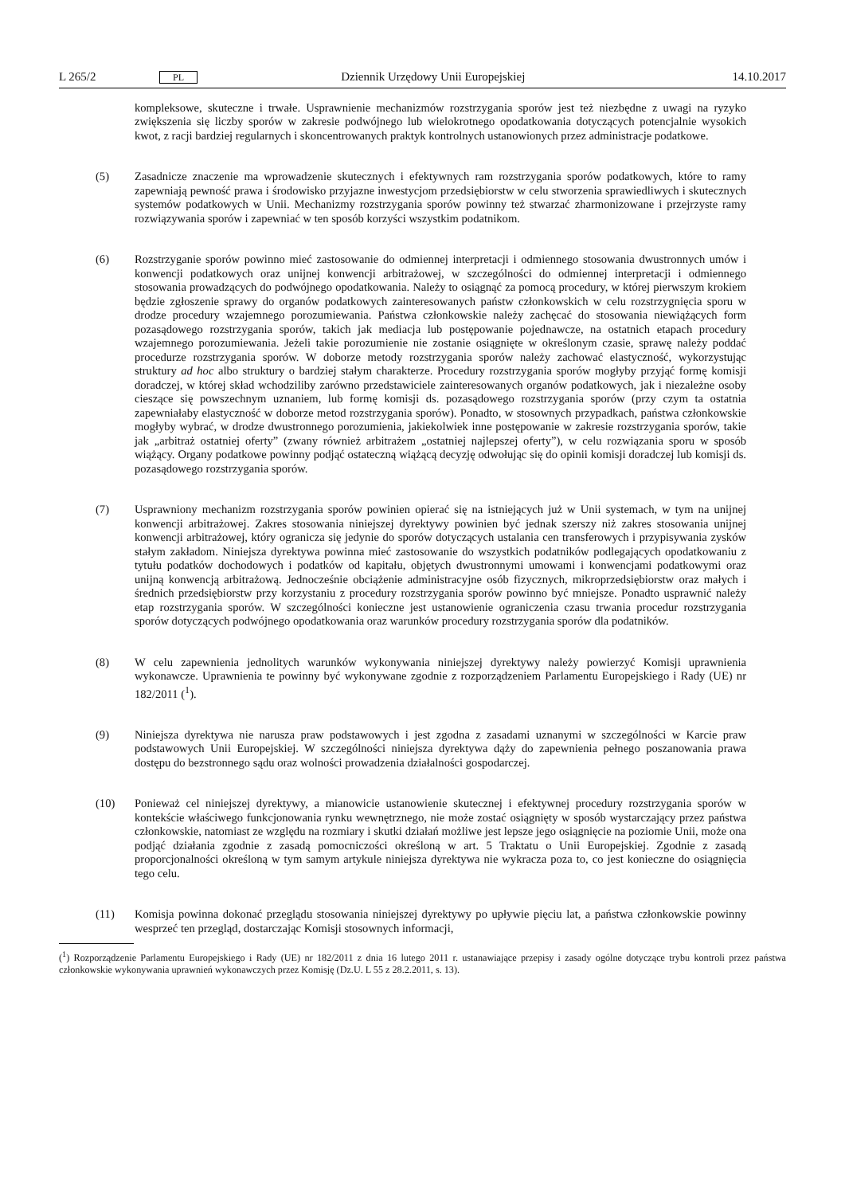L 265/2 PL Dziennik Urzędowy Unii Europejskiej 14.10.2017
kompleksowe, skuteczne i trwałe. Usprawnienie mechanizmów rozstrzygania sporów jest też niezbędne z uwagi na ryzyko zwiększenia się liczby sporów w zakresie podwójnego lub wielokrotnego opodatkowania dotyczących potencjalnie wysokich kwot, z racji bardziej regularnych i skoncentrowanych praktyk kontrolnych ustanowionych przez administracje podatkowe.
(5) Zasadnicze znaczenie ma wprowadzenie skutecznych i efektywnych ram rozstrzygania sporów podatkowych, które to ramy zapewniają pewność prawa i środowisko przyjazne inwestycjom przedsiębiorstw w celu stworzenia sprawiedliwych i skutecznych systemów podatkowych w Unii. Mechanizmy rozstrzygania sporów powinny też stwarzać zharmonizowane i przejrzyste ramy rozwiązywania sporów i zapewniać w ten sposób korzyści wszystkim podatnikom.
(6) Rozstrzyganie sporów powinno mieć zastosowanie do odmiennej interpretacji i odmiennego stosowania dwustronnych umów i konwencji podatkowych oraz unijnej konwencji arbitrażowej, w szczególności do odmiennej interpretacji i odmiennego stosowania prowadzących do podwójnego opodatkowania. Należy to osiągnąć za pomocą procedury, w której pierwszym krokiem będzie zgłoszenie sprawy do organów podatkowych zainteresowanych państw członkowskich w celu rozstrzygnięcia sporu w drodze procedury wzajemnego porozumiewania. Państwa członkowskie należy zachęcać do stosowania niewiążących form pozasądowego rozstrzygania sporów, takich jak mediacja lub postępowanie pojednawcze, na ostatnich etapach procedury wzajemnego porozumiewania. Jeżeli takie porozumienie nie zostanie osiągnięte w określonym czasie, sprawę należy poddać procedurze rozstrzygania sporów. W doborze metody rozstrzygania sporów należy zachować elastyczność, wykorzystując struktury ad hoc albo struktury o bardziej stałym charakterze. Procedury rozstrzygania sporów mogłyby przyjąć formę komisji doradczej, w której skład wchodziliby zarówno przedstawiciele zainteresowanych organów podatkowych, jak i niezależne osoby cieszące się powszechnym uznaniem, lub formę komisji ds. pozasądowego rozstrzygania sporów (przy czym ta ostatnia zapewniałaby elastyczność w doborze metod rozstrzygania sporów). Ponadto, w stosownych przypadkach, państwa członkowskie mogłyby wybrać, w drodze dwustronnego porozumienia, jakiekolwiek inne postępowanie w zakresie rozstrzygania sporów, takie jak „arbitraż ostatniej oferty” (zwany również arbitrażem „ostatniej najlepszej oferty”), w celu rozwiązania sporu w sposób wiążący. Organy podatkowe powinny podjąć ostateczną wiążącą decyzję odwołując się do opinii komisji doradczej lub komisji ds. pozasądowego rozstrzygania sporów.
(7) Usprawniony mechanizm rozstrzygania sporów powinien opierać się na istniejących już w Unii systemach, w tym na unijnej konwencji arbitrażowej. Zakres stosowania niniejszej dyrektywy powinien być jednak szerszy niż zakres stosowania unijnej konwencji arbitrażowej, który ogranicza się jedynie do sporów dotyczących ustalania cen transferowych i przypisywania zysków stałym zakładom. Niniejsza dyrektywa powinna mieć zastosowanie do wszystkich podatników podlegających opodatkowaniu z tytułu podatków dochodowych i podatków od kapitału, objętych dwustronnymi umowami i konwencjami podatkowymi oraz unijną konwencją arbitrażową. Jednocześnie obciążenie administracyjne osób fizycznych, mikroprzedsiębiorstw oraz małych i średnich przedsiębiorstw przy korzystaniu z procedury rozstrzygania sporów powinno być mniejsze. Ponadto usprawnić należy etap rozstrzygania sporów. W szczególności konieczne jest ustanowienie ograniczenia czasu trwania procedur rozstrzygania sporów dotyczących podwójnego opodatkowania oraz warunków procedury rozstrzygania sporów dla podatników.
(8) W celu zapewnienia jednolitych warunków wykonywania niniejszej dyrektywy należy powierzyć Komisji uprawnienia wykonawcze. Uprawnienia te powinny być wykonywane zgodnie z rozporządzeniem Parlamentu Europejskiego i Rady (UE) nr 182/2011 (<sup>1</sup>).
(9) Niniejsza dyrektywa nie narusza praw podstawowych i jest zgodna z zasadami uznanymi w szczególności w Karcie praw podstawowych Unii Europejskiej. W szczególności niniejsza dyrektywa dąży do zapewnienia pełnego poszanowania prawa dostępu do bezstronnego sądu oraz wolności prowadzenia działalności gospodarczej.
(10) Ponieważ cel niniejszej dyrektywy, a mianowicie ustanowienie skutecznej i efektywnej procedury rozstrzygania sporów w kontekście właściwego funkcjonowania rynku wewnętrznego, nie może zostać osiągnięty w sposób wystarczający przez państwa członkowskie, natomiast ze względu na rozmiary i skutki działań możliwe jest lepsze jego osiągnięcie na poziomie Unii, może ona podjąć działania zgodnie z zasadą pomocniczości określoną w art. 5 Traktatu o Unii Europejskiej. Zgodnie z zasadą proporcjonalności określoną w tym samym artykule niniejsza dyrektywa nie wykracza poza to, co jest konieczne do osiągnięcia tego celu.
(11) Komisja powinna dokonać przeglądu stosowania niniejszej dyrektywy po upływie pięciu lat, a państwa członkowskie powinny wesprzeć ten przegląd, dostarczając Komisji stosownych informacji,
(<sup>1</sup>) Rozporządzenie Parlamentu Europejskiego i Rady (UE) nr 182/2011 z dnia 16 lutego 2011 r. ustanawiające przepisy i zasady ogólne dotyczące trybu kontroli przez państwa członkowskie wykonywania uprawnień wykonawczych przez Komisję (Dz.U. L 55 z 28.2.2011, s. 13).